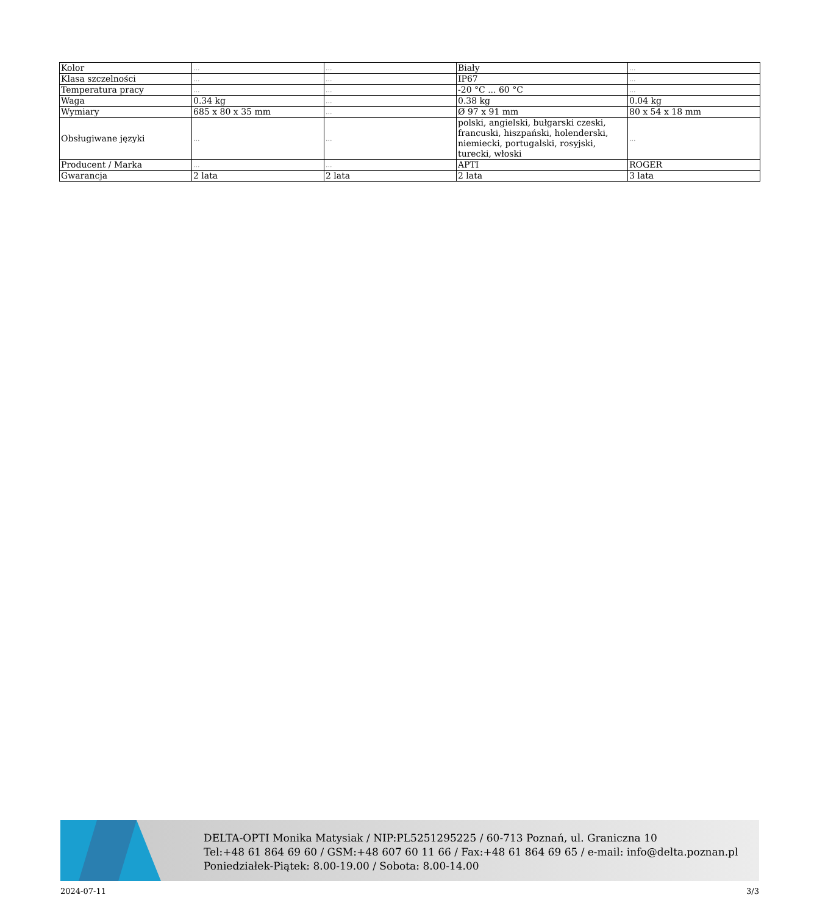| Kolor | ... | ... | Biały | ... |
| Klasa szczelności | ... | ... | IP67 | ... |
| Temperatura pracy | ... | ... | -20 °C ... 60 °C | ... |
| Waga | 0.34 kg | ... | 0.38 kg | 0.04 kg |
| Wymiary | 685 x 80 x 35 mm | ... | Ø 97 x 91 mm | 80 x 54 x 18 mm |
| Obsługiwane języki | ... | ... | polski, angielski, bułgarski czeski, francuski, hiszpański, holenderski, niemiecki, portugalski, rosyjski, turecki, włoski | ... |
| Producent / Marka | ... | ... | APTI | ROGER |
| Gwarancja | 2 lata | 2 lata | 2 lata | 3 lata |
DELTA-OPTI Monika Matysiak / NIP:PL5251295225 / 60-713 Poznań, ul. Graniczna 10
Tel:+48 61 864 69 60 / GSM:+48 607 60 11 66 / Fax:+48 61 864 69 65 / e-mail: info@delta.poznan.pl
Poniedziałek-Piątek: 8.00-19.00 / Sobota: 8.00-14.00
2024-07-11 3/3